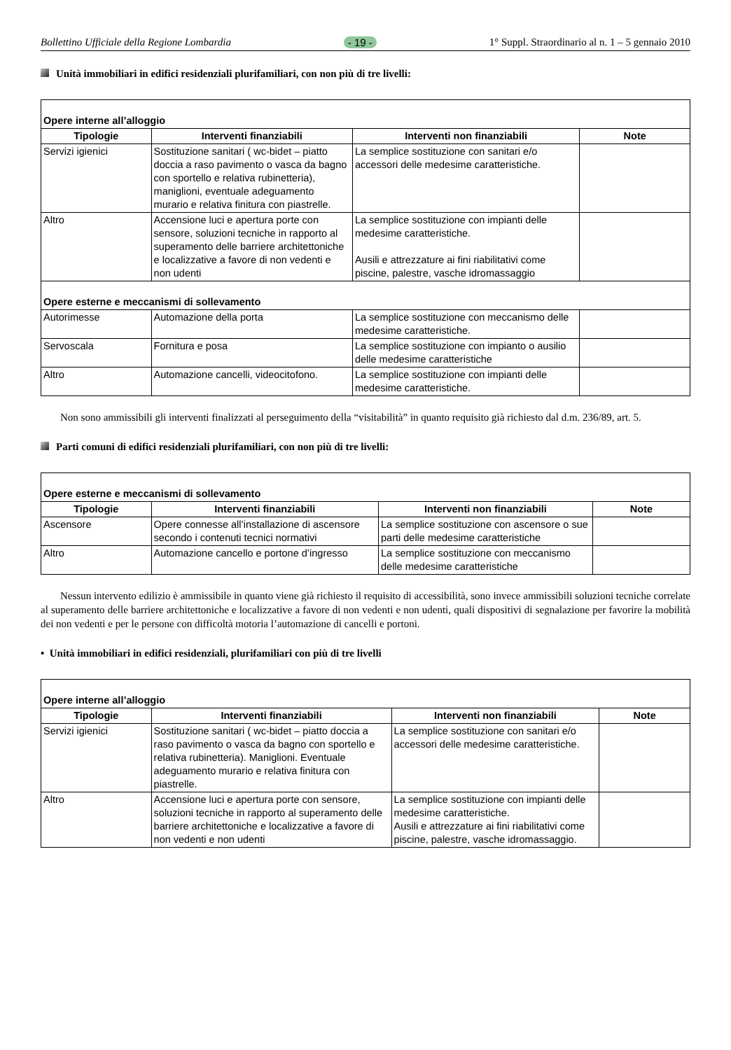Bollettino Ufficiale della Regione Lombardia - 19 - 1° Suppl. Straordinario al n. 1 – 5 gennaio 2010
Unità immobiliari in edifici residenziali plurifamiliari, con non più di tre livelli:
| Opere interne all’alloggio | | | |
| Tipologie | Interventi finanziabili | Interventi non finanziabili | Note |
| Servizi igienici | Sostituzione sanitari ( wc-bidet – piatto doccia a raso pavimento o vasca da bagno con sportello e relativa rubinetteria), maniglioni, eventuale adeguamento murario e relativa finitura con piastrelle. | La semplice sostituzione con sanitari e/o accessori delle medesime caratteristiche. | |
| Altro | Accensione luci e apertura porte con sensore, soluzioni tecniche in rapporto al superamento delle barriere architettoniche e localizzative a favore di non vedenti e non udenti | La semplice sostituzione con impianti delle medesime caratteristiche. Ausili e attrezzature ai fini riabilitativi come piscine, palestre, vasche idromassaggio | |
| Opere esterne e meccanismi di sollevamento | | | |
| Autorimesse | Automazione della porta | La semplice sostituzione con meccanismo delle medesime caratteristiche. | |
| Servoscala | Fornitura e posa | La semplice sostituzione con impianto o ausilio delle medesime caratteristiche | |
| Altro | Automazione cancelli, videocitofono. | La semplice sostituzione con impianti delle medesime caratteristiche. | |
Non sono ammissibili gli interventi finalizzati al perseguimento della “visitabilità” in quanto requisito già richiesto dal d.m. 236/89, art. 5.
Parti comuni di edifici residenziali plurifamiliari, con non più di tre livelli:
| Opere esterne e meccanismi di sollevamento | | | |
| Tipologie | Interventi finanziabili | Interventi non finanziabili | Note |
| Ascensore | Opere connesse all’installazione di ascensore secondo i contenuti tecnici normativi | La semplice sostituzione con ascensore o sue parti delle medesime caratteristiche | |
| Altro | Automazione cancello e portone d’ingresso | La semplice sostituzione con meccanismo delle medesime caratteristiche | |
Nessun intervento edilizio è ammissibile in quanto viene già richiesto il requisito di accessibilità, sono invece ammissibili soluzioni tecniche correlate al superamento delle barriere architettoniche e localizzative a favore di non vedenti e non udenti, quali dispositivi di segnalazione per favorire la mobilità dei non vedenti e per le persone con difficoltà motoria l’automazione di cancelli e portoni.
• Unità immobiliari in edifici residenziali, plurifamiliari con più di tre livelli
| Opere interne all’alloggio | | | |
| Tipologie | Interventi finanziabili | Interventi non finanziabili | Note |
| Servizi igienici | Sostituzione sanitari ( wc-bidet – piatto doccia a raso pavimento o vasca da bagno con sportello e relativa rubinetteria). Maniglioni. Eventuale adeguamento murario e relativa finitura con piastrelle. | La semplice sostituzione con sanitari e/o accessori delle medesime caratteristiche. | |
| Altro | Accensione luci e apertura porte con sensore, soluzioni tecniche in rapporto al superamento delle barriere architettoniche e localizzative a favore di non vedenti e non udenti | La semplice sostituzione con impianti delle medesime caratteristiche. Ausili e attrezzature ai fini riabilitativi come piscine, palestre, vasche idromassaggio. | |